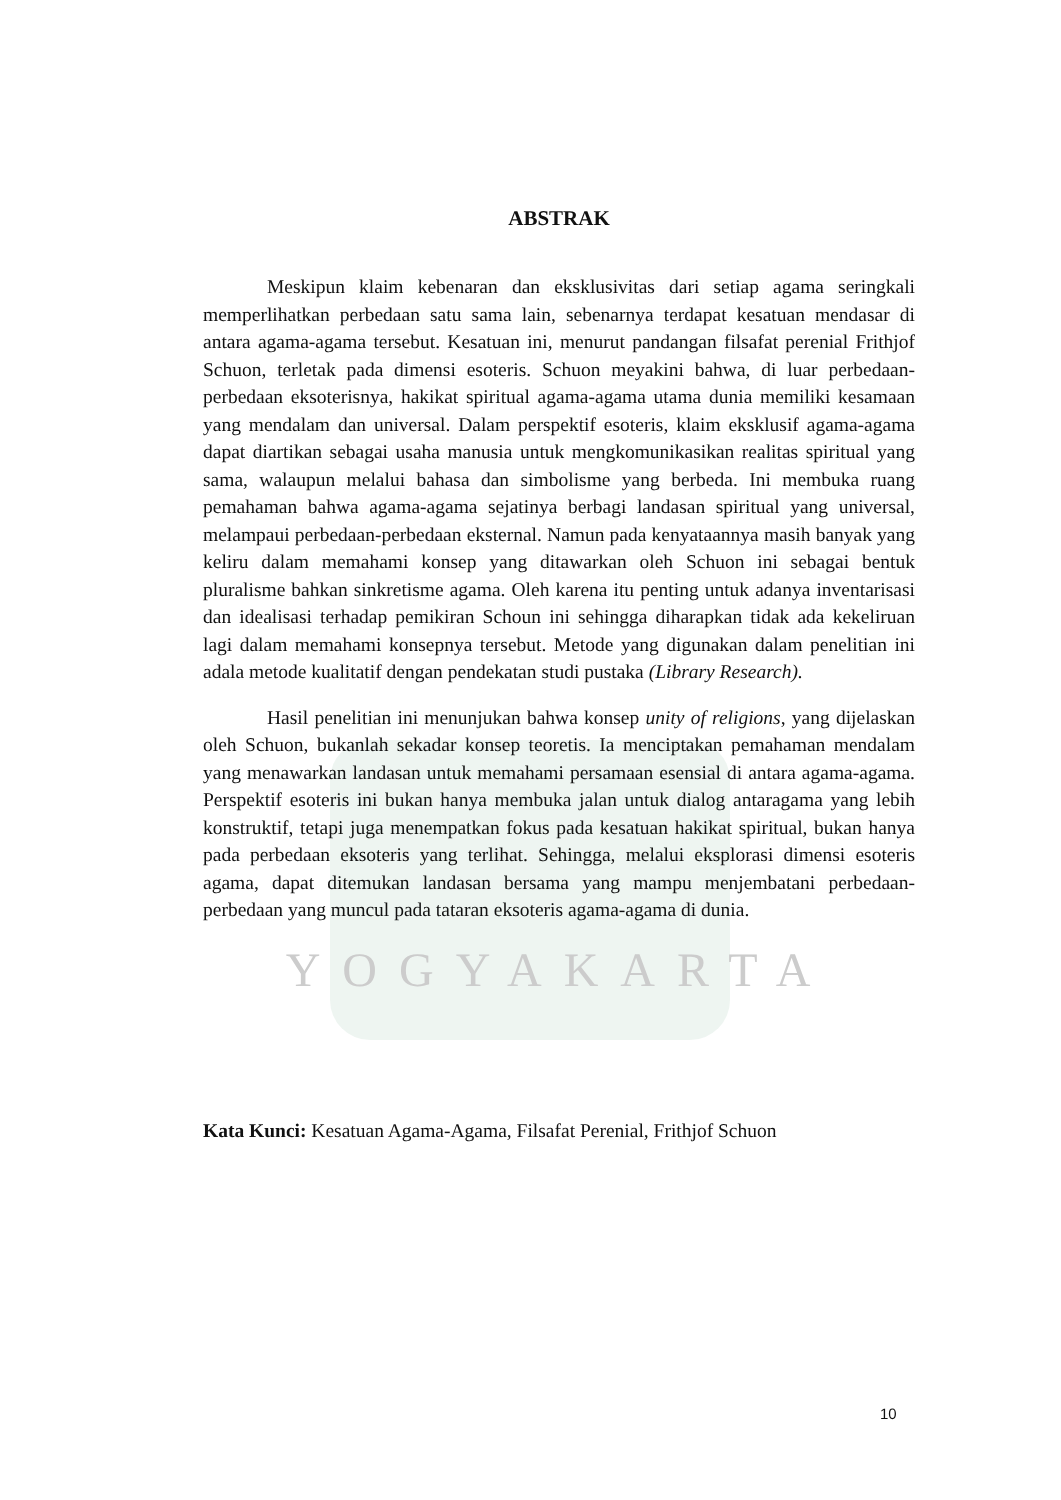ABSTRAK
Meskipun klaim kebenaran dan eksklusivitas dari setiap agama seringkali memperlihatkan perbedaan satu sama lain, sebenarnya terdapat kesatuan mendasar di antara agama-agama tersebut. Kesatuan ini, menurut pandangan filsafat perenial Frithjof Schuon, terletak pada dimensi esoteris. Schuon meyakini bahwa, di luar perbedaan-perbedaan eksoterisnya, hakikat spiritual agama-agama utama dunia memiliki kesamaan yang mendalam dan universal. Dalam perspektif esoteris, klaim eksklusif agama-agama dapat diartikan sebagai usaha manusia untuk mengkomunikasikan realitas spiritual yang sama, walaupun melalui bahasa dan simbolisme yang berbeda. Ini membuka ruang pemahaman bahwa agama-agama sejatinya berbagi landasan spiritual yang universal, melampaui perbedaan-perbedaan eksternal. Namun pada kenyataannya masih banyak yang keliru dalam memahami konsep yang ditawarkan oleh Schuon ini sebagai bentuk pluralisme bahkan sinkretisme agama. Oleh karena itu penting untuk adanya inventarisasi dan idealisasi terhadap pemikiran Schoun ini sehingga diharapkan tidak ada kekeliruan lagi dalam memahami konsepnya tersebut. Metode yang digunakan dalam penelitian ini adala metode kualitatif dengan pendekatan studi pustaka (Library Research).
Hasil penelitian ini menunjukan bahwa konsep unity of religions, yang dijelaskan oleh Schuon, bukanlah sekadar konsep teoretis. Ia menciptakan pemahaman mendalam yang menawarkan landasan untuk memahami persamaan esensial di antara agama-agama. Perspektif esoteris ini bukan hanya membuka jalan untuk dialog antaragama yang lebih konstruktif, tetapi juga menempatkan fokus pada kesatuan hakikat spiritual, bukan hanya pada perbedaan eksoteris yang terlihat. Sehingga, melalui eksplorasi dimensi esoteris agama, dapat ditemukan landasan bersama yang mampu menjembatani perbedaan-perbedaan yang muncul pada tataran eksoteris agama-agama di dunia.
YOGYAKARTA
Kata Kunci: Kesatuan Agama-Agama, Filsafat Perenial, Frithjof Schuon
10